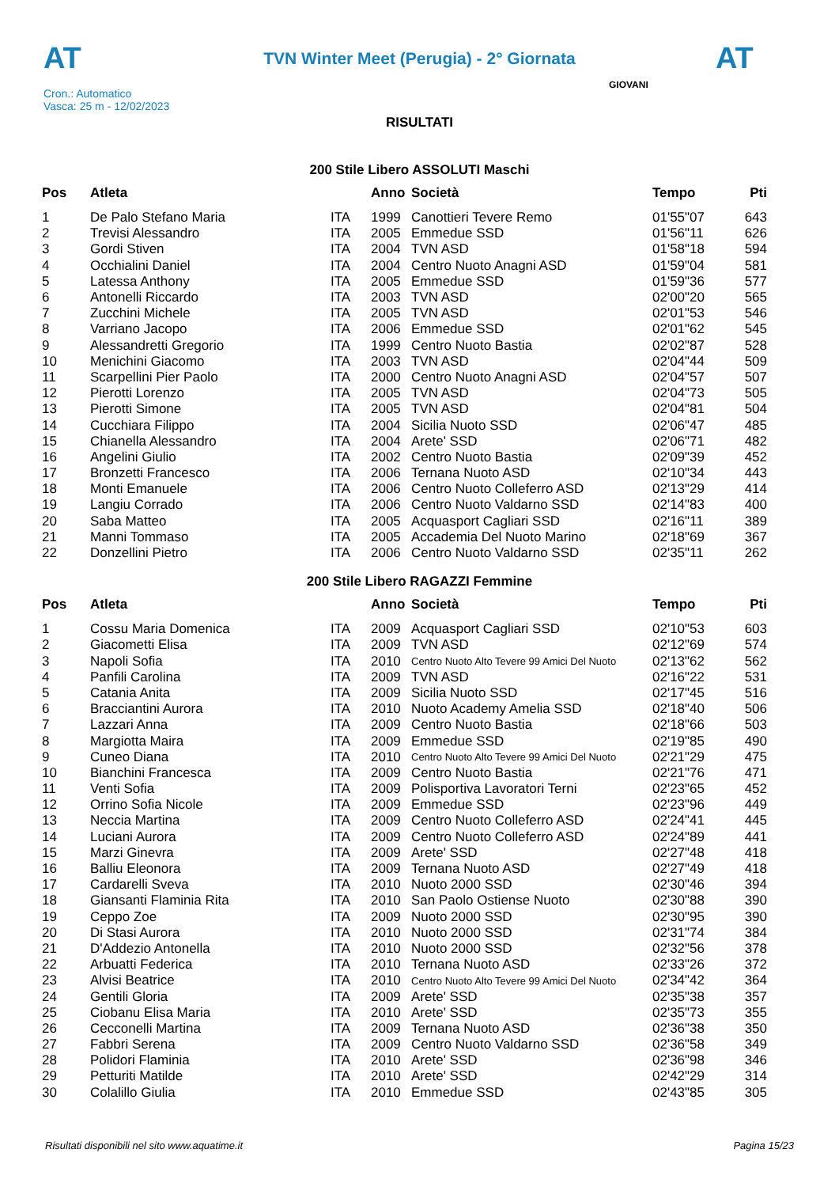AT
TVN Winter Meet (Perugia) - 2° Giornata
AT
Cron.: Automatico
Vasca: 25 m - 12/02/2023
GIOVANI
RISULTATI
200 Stile Libero ASSOLUTI Maschi
| Pos | Atleta | | Anno | Società | Tempo | Pti |
| --- | --- | --- | --- | --- | --- | --- |
| 1 | De Palo Stefano Maria | ITA | 1999 | Canottieri Tevere Remo | 01'55"07 | 643 |
| 2 | Trevisi Alessandro | ITA | 2005 | Emmedue SSD | 01'56"11 | 626 |
| 3 | Gordi Stiven | ITA | 2004 | TVN ASD | 01'58"18 | 594 |
| 4 | Occhialini Daniel | ITA | 2004 | Centro Nuoto Anagni ASD | 01'59"04 | 581 |
| 5 | Latessa Anthony | ITA | 2005 | Emmedue SSD | 01'59"36 | 577 |
| 6 | Antonelli Riccardo | ITA | 2003 | TVN ASD | 02'00"20 | 565 |
| 7 | Zucchini Michele | ITA | 2005 | TVN ASD | 02'01"53 | 546 |
| 8 | Varriano Jacopo | ITA | 2006 | Emmedue SSD | 02'01"62 | 545 |
| 9 | Alessandretti Gregorio | ITA | 1999 | Centro Nuoto Bastia | 02'02"87 | 528 |
| 10 | Menichini Giacomo | ITA | 2003 | TVN ASD | 02'04"44 | 509 |
| 11 | Scarpellini Pier Paolo | ITA | 2000 | Centro Nuoto Anagni ASD | 02'04"57 | 507 |
| 12 | Pierotti Lorenzo | ITA | 2005 | TVN ASD | 02'04"73 | 505 |
| 13 | Pierotti Simone | ITA | 2005 | TVN ASD | 02'04"81 | 504 |
| 14 | Cucchiara Filippo | ITA | 2004 | Sicilia Nuoto SSD | 02'06"47 | 485 |
| 15 | Chianella Alessandro | ITA | 2004 | Arete' SSD | 02'06"71 | 482 |
| 16 | Angelini Giulio | ITA | 2002 | Centro Nuoto Bastia | 02'09"39 | 452 |
| 17 | Bronzetti Francesco | ITA | 2006 | Ternana Nuoto ASD | 02'10"34 | 443 |
| 18 | Monti Emanuele | ITA | 2006 | Centro Nuoto Colleferro ASD | 02'13"29 | 414 |
| 19 | Langiu Corrado | ITA | 2006 | Centro Nuoto Valdarno SSD | 02'14"83 | 400 |
| 20 | Saba Matteo | ITA | 2005 | Acquasport Cagliari SSD | 02'16"11 | 389 |
| 21 | Manni Tommaso | ITA | 2005 | Accademia Del Nuoto Marino | 02'18"69 | 367 |
| 22 | Donzellini Pietro | ITA | 2006 | Centro Nuoto Valdarno SSD | 02'35"11 | 262 |
200 Stile Libero RAGAZZI Femmine
| Pos | Atleta | | Anno | Società | Tempo | Pti |
| --- | --- | --- | --- | --- | --- | --- |
| 1 | Cossu Maria Domenica | ITA | 2009 | Acquasport Cagliari SSD | 02'10"53 | 603 |
| 2 | Giacometti Elisa | ITA | 2009 | TVN ASD | 02'12"69 | 574 |
| 3 | Napoli Sofia | ITA | 2010 | Centro Nuoto Alto Tevere 99 Amici Del Nuoto | 02'13"62 | 562 |
| 4 | Panfili Carolina | ITA | 2009 | TVN ASD | 02'16"22 | 531 |
| 5 | Catania Anita | ITA | 2009 | Sicilia Nuoto SSD | 02'17"45 | 516 |
| 6 | Bracciantini Aurora | ITA | 2010 | Nuoto Academy Amelia SSD | 02'18"40 | 506 |
| 7 | Lazzari Anna | ITA | 2009 | Centro Nuoto Bastia | 02'18"66 | 503 |
| 8 | Margiotta Maira | ITA | 2009 | Emmedue SSD | 02'19"85 | 490 |
| 9 | Cuneo Diana | ITA | 2010 | Centro Nuoto Alto Tevere 99 Amici Del Nuoto | 02'21"29 | 475 |
| 10 | Bianchini Francesca | ITA | 2009 | Centro Nuoto Bastia | 02'21"76 | 471 |
| 11 | Venti Sofia | ITA | 2009 | Polisportiva Lavoratori Terni | 02'23"65 | 452 |
| 12 | Orrino Sofia Nicole | ITA | 2009 | Emmedue SSD | 02'23"96 | 449 |
| 13 | Neccia Martina | ITA | 2009 | Centro Nuoto Colleferro ASD | 02'24"41 | 445 |
| 14 | Luciani Aurora | ITA | 2009 | Centro Nuoto Colleferro ASD | 02'24"89 | 441 |
| 15 | Marzi Ginevra | ITA | 2009 | Arete' SSD | 02'27"48 | 418 |
| 16 | Balliu Eleonora | ITA | 2009 | Ternana Nuoto ASD | 02'27"49 | 418 |
| 17 | Cardarelli Sveva | ITA | 2010 | Nuoto 2000 SSD | 02'30"46 | 394 |
| 18 | Giansanti Flaminia Rita | ITA | 2010 | San Paolo Ostiense Nuoto | 02'30"88 | 390 |
| 19 | Ceppo Zoe | ITA | 2009 | Nuoto 2000 SSD | 02'30"95 | 390 |
| 20 | Di Stasi Aurora | ITA | 2010 | Nuoto 2000 SSD | 02'31"74 | 384 |
| 21 | D'Addezio Antonella | ITA | 2010 | Nuoto 2000 SSD | 02'32"56 | 378 |
| 22 | Arbuatti Federica | ITA | 2010 | Ternana Nuoto ASD | 02'33"26 | 372 |
| 23 | Alvisi Beatrice | ITA | 2010 | Centro Nuoto Alto Tevere 99 Amici Del Nuoto | 02'34"42 | 364 |
| 24 | Gentili Gloria | ITA | 2009 | Arete' SSD | 02'35"38 | 357 |
| 25 | Ciobanu Elisa Maria | ITA | 2010 | Arete' SSD | 02'35"73 | 355 |
| 26 | Cecconelli Martina | ITA | 2009 | Ternana Nuoto ASD | 02'36"38 | 350 |
| 27 | Fabbri Serena | ITA | 2009 | Centro Nuoto Valdarno SSD | 02'36"58 | 349 |
| 28 | Polidori Flaminia | ITA | 2010 | Arete' SSD | 02'36"98 | 346 |
| 29 | Petturiti Matilde | ITA | 2010 | Arete' SSD | 02'42"29 | 314 |
| 30 | Colalillo Giulia | ITA | 2010 | Emmedue SSD | 02'43"85 | 305 |
Risultati disponibili nel sito www.aquatime.it Pagina 15/23